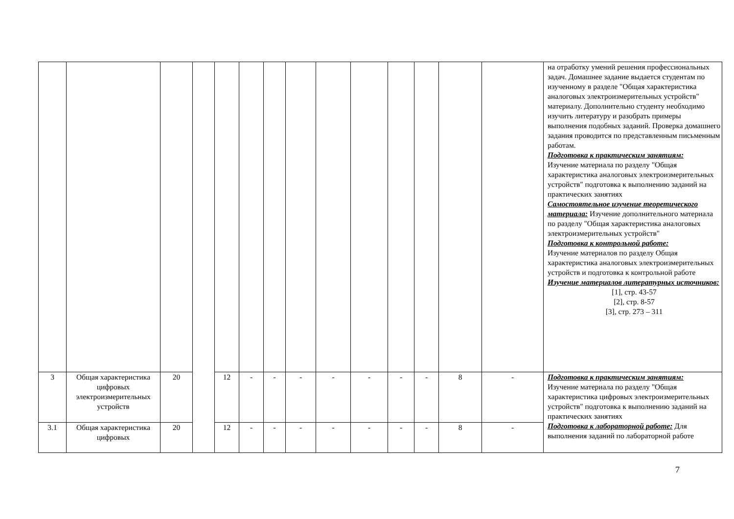| | | | | | | | | | | | | | | на отработку умений решения профессиональных задач. Домашнее задание выдается студентам по изученному в разделе "Общая характеристика аналоговых электроизмерительных устройств" материалу. Дополнительно студенту необходимо изучить литературу и разобрать примеры выполнения подобных заданий. Проверка домашнего задания проводится по представленным письменным работам. Подготовка к практическим занятиям: Изучение материала по разделу "Общая характеристика аналоговых электроизмерительных устройств" подготовка к выполнению заданий на практических занятиях Самостоятельное изучение теоретического материала: Изучение дополнительного материала по разделу "Общая характеристика аналоговых электроизмерительных устройств" Подготовка к контрольной работе: Изучение материалов по разделу Общая характеристика аналоговых электроизмерительных устройств и подготовка к контрольной работе Изучение материалов литературных источников: [1], стр. 43-57 [2], стр. 8-57 [3], стр. 273 – 311 |
| 3 | Общая характеристика цифровых электроизмерительных устройств | 20 | | 12 | - | - | - | - | - | - | - | 8 | - | Подготовка к практическим занятиям: Изучение материала по разделу "Общая характеристика цифровых электроизмерительных устройств" подготовка к выполнению заданий на практических занятиях Подготовка к лабораторной работе: Для выполнения заданий по лабораторной работе |
| 3.1 | Общая характеристика цифровых | 20 | | 12 | - | - | - | - | - | - | - | 8 | - | |
7